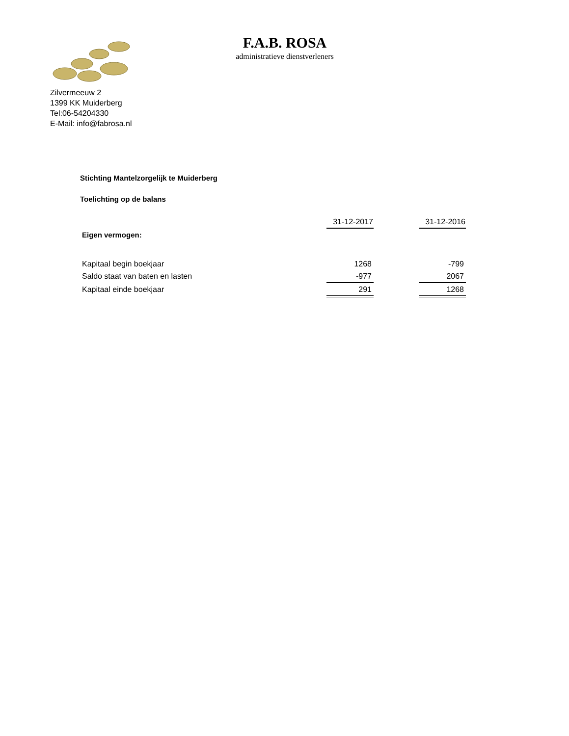F.A.B. ROSA
administratieve dienstverleners
Zilvermeeuw 2
1399 KK Muiderberg
Tel:06-54204330
E-Mail: info@fabrosa.nl
Stichting Mantelzorgelijk te Muiderberg
Toelichting op de balans
| | 31-12-2017 | | 31-12-2016 |
| Eigen vermogen: | | | |
| Kapitaal begin boekjaar | 1268 | | -799 |
| Saldo staat van baten en lasten | -977 | | 2067 |
| Kapitaal einde boekjaar | 291 | | 1268 |